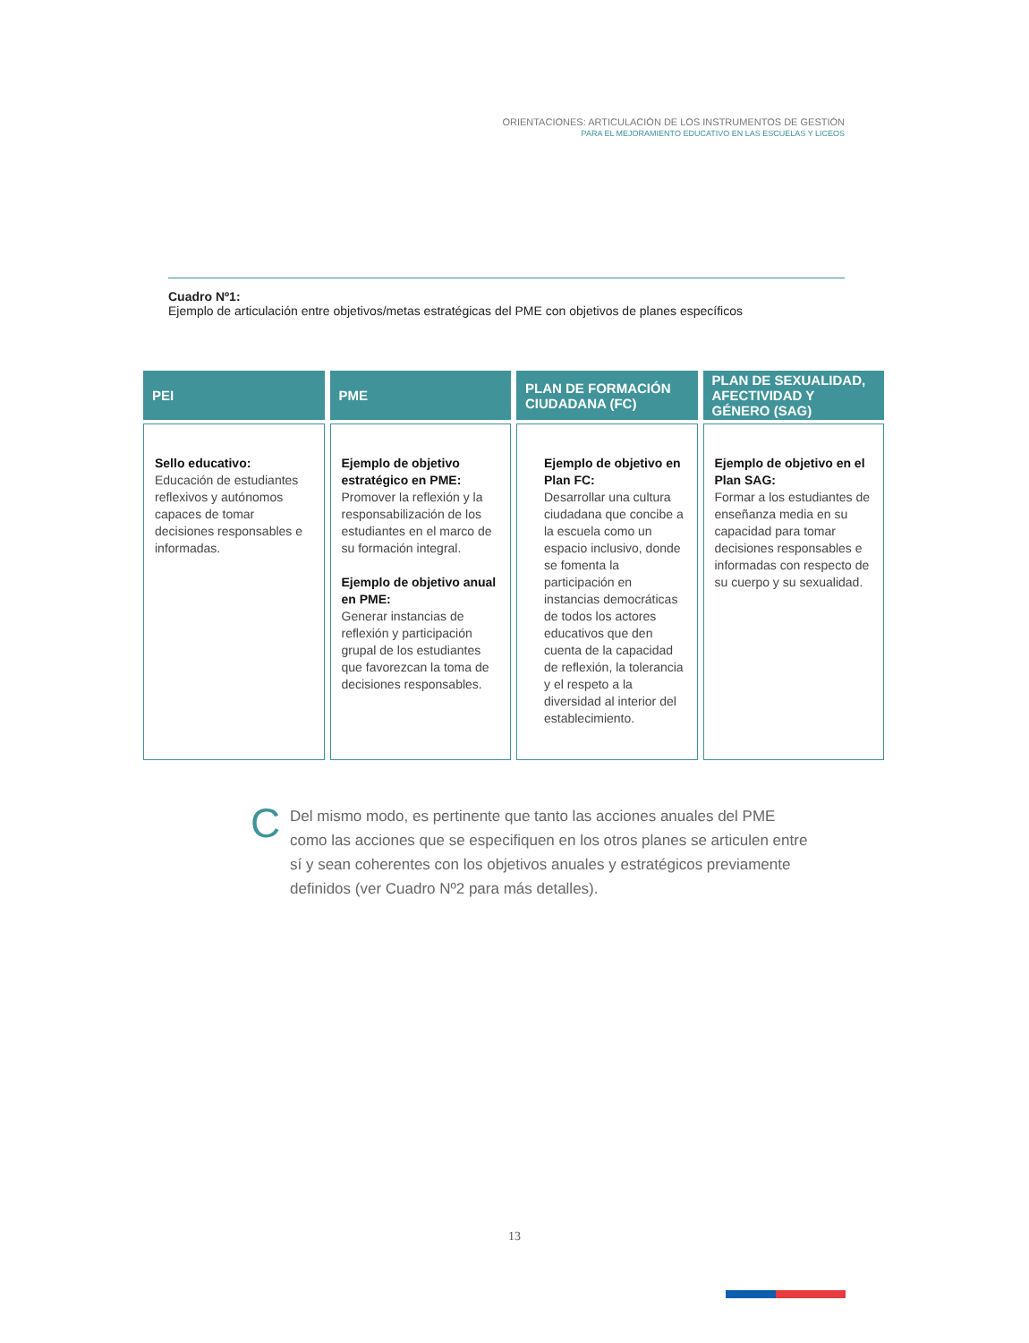ORIENTACIONES: ARTICULACIÓN DE LOS INSTRUMENTOS DE GESTIÓN
PARA EL MEJORAMIENTO EDUCATIVO EN LAS ESCUELAS Y LICEOS
Cuadro Nº1:
Ejemplo de articulación entre objetivos/metas estratégicas del PME con objetivos de planes específicos
| PEI | PME | PLAN DE FORMACIÓN CIUDADANA (FC) | PLAN DE SEXUALIDAD, AFECTIVIDAD Y GÉNERO (SAG) |
| --- | --- | --- | --- |
| Sello educativo: Educación de estudiantes reflexivos y autónomos capaces de tomar decisiones responsables e informadas. | Ejemplo de objetivo estratégico en PME: Promover la reflexión y la responsabilización de los estudiantes en el marco de su formación integral. Ejemplo de objetivo anual en PME: Generar instancias de reflexión y participación grupal de los estudiantes que favorezcan la toma de decisiones responsables. | Ejemplo de objetivo en Plan FC: Desarrollar una cultura ciudadana que concibe a la escuela como un espacio inclusivo, donde se fomenta la participación en instancias democráticas de todos los actores educativos que den cuenta de la capacidad de reflexión, la tolerancia y el respeto a la diversidad al interior del establecimiento. | Ejemplo de objetivo en el Plan SAG: Formar a los estudiantes de enseñanza media en su capacidad para tomar decisiones responsables e informadas con respecto de su cuerpo y su sexualidad. |
C
Del mismo modo, es pertinente que tanto las acciones anuales del PME como las acciones que se especifiquen en los otros planes se articulen entre sí y sean coherentes con los objetivos anuales y estratégicos previamente definidos (ver Cuadro Nº2 para más detalles).
13